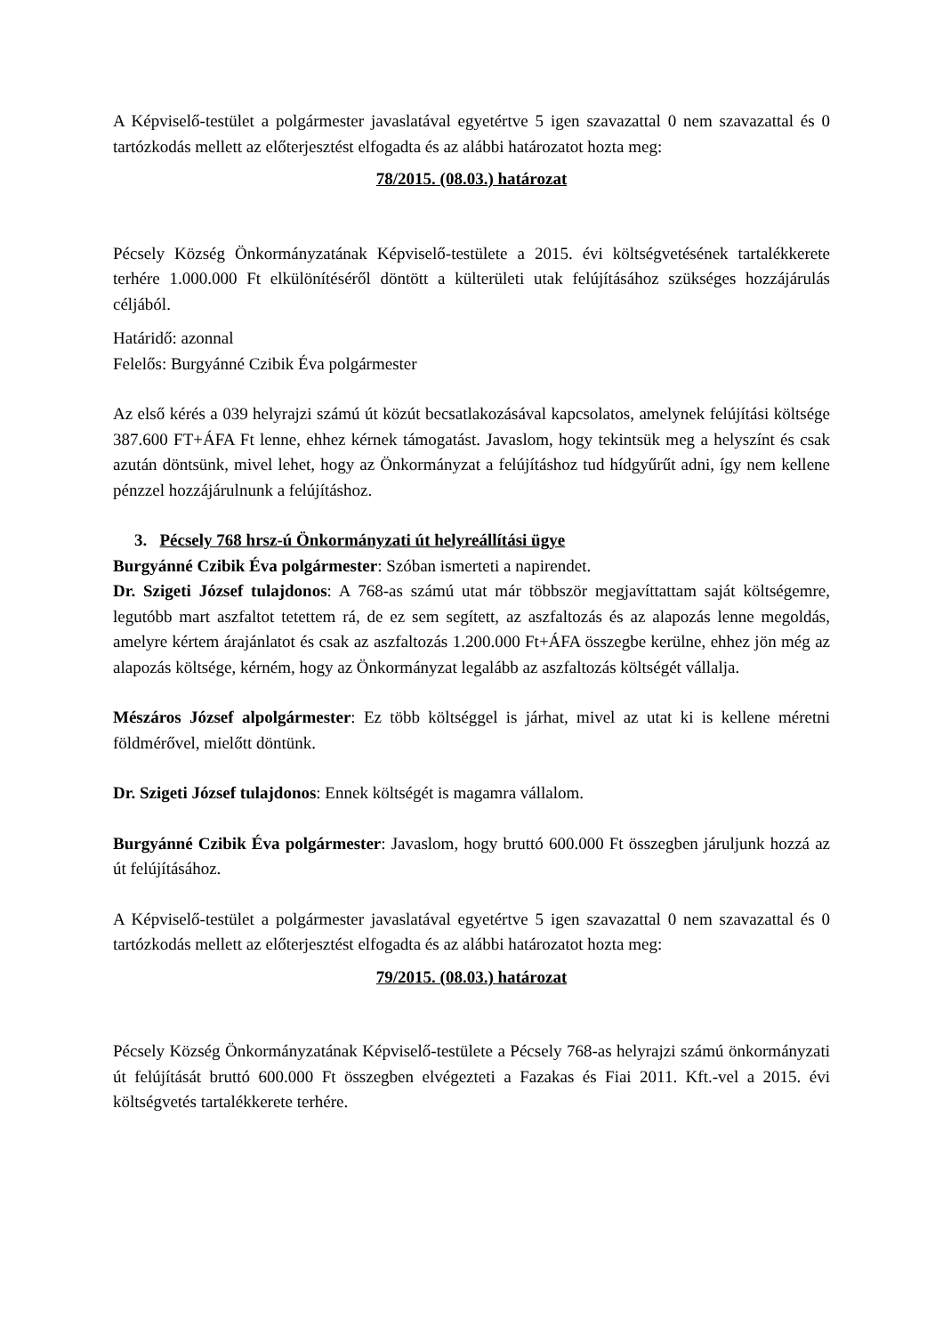A Képviselő-testület a polgármester javaslatával egyetértve 5 igen szavazattal 0 nem szavazattal és 0 tartózkodás mellett az előterjesztést elfogadta és az alábbi határozatot hozta meg:
78/2015. (08.03.) határozat
Pécsely Község Önkormányzatának Képviselő-testülete a 2015. évi költségvetésének tartalékkerete terhére 1.000.000 Ft elkülönítéséről döntött a külterületi utak felújításához szükséges hozzájárulás céljából.
Határidő: azonnal
Felelős: Burgyánné Czibik Éva polgármester
Az első kérés a 039 helyrajzi számú út közút becsatlakozásával kapcsolatos, amelynek felújítási költsége 387.600 FT+ÁFA Ft lenne, ehhez kérnek támogatást. Javaslom, hogy tekintsük meg a helyszínt és csak azután döntsünk, mivel lehet, hogy az Önkormányzat a felújításhoz tud hídgyűrűt adni, így nem kellene pénzzel hozzájárulnunk a felújításhoz.
3. Pécsely 768 hrsz-ú Önkormányzati út helyreállítási ügye
Burgyánné Czibik Éva polgármester: Szóban ismerteti a napirendet.
Dr. Szigeti József tulajdonos: A 768-as számú utat már többször megjavíttattam saját költségemre, legutóbb mart aszfaltot tetettem rá, de ez sem segített, az aszfaltozás és az alapozás lenne megoldás, amelyre kértem árajánlatot és csak az aszfaltozás 1.200.000 Ft+ÁFA összegbe kerülne, ehhez jön még az alapozás költsége, kérném, hogy az Önkormányzat legalább az aszfaltozás költségét vállalja.
Mészáros József alpolgármester: Ez több költséggel is járhat, mivel az utat ki is kellene méretni földmérővel, mielőtt döntünk.
Dr. Szigeti József tulajdonos: Ennek költségét is magamra vállalom.
Burgyánné Czibik Éva polgármester: Javaslom, hogy bruttó 600.000 Ft összegben járuljunk hozzá az út felújításához.
A Képviselő-testület a polgármester javaslatával egyetértve 5 igen szavazattal 0 nem szavazattal és 0 tartózkodás mellett az előterjesztést elfogadta és az alábbi határozatot hozta meg:
79/2015. (08.03.) határozat
Pécsely Község Önkormányzatának Képviselő-testülete a Pécsely 768-as helyrajzi számú önkormányzati út felújítását bruttó 600.000 Ft összegben elvégezteti a Fazakas és Fiai 2011. Kft.-vel a 2015. évi költségvetés tartalékkerete terhére.